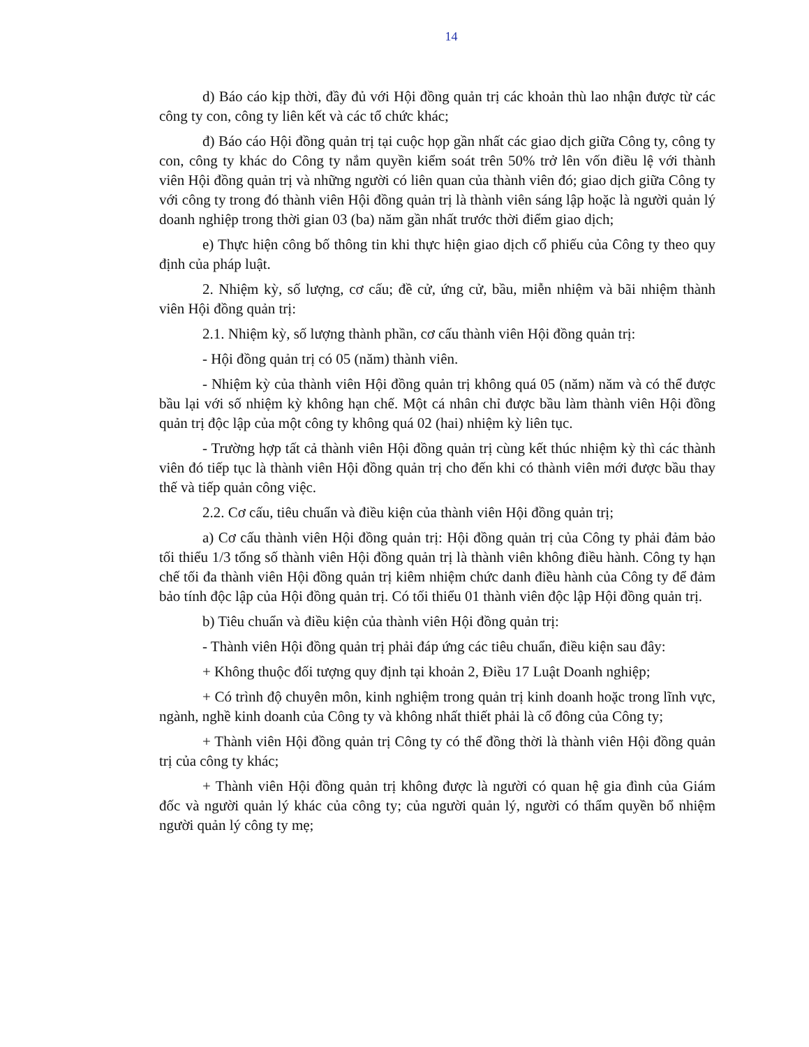14
d) Báo cáo kịp thời, đầy đủ với Hội đồng quản trị các khoản thù lao nhận được từ các công ty con, công ty liên kết và các tổ chức khác;
đ) Báo cáo Hội đồng quản trị tại cuộc họp gần nhất các giao dịch giữa Công ty, công ty con, công ty khác do Công ty nắm quyền kiểm soát trên 50% trở lên vốn điều lệ với thành viên Hội đồng quản trị và những người có liên quan của thành viên đó; giao dịch giữa Công ty với công ty trong đó thành viên Hội đồng quản trị là thành viên sáng lập hoặc là người quản lý doanh nghiệp trong thời gian 03 (ba) năm gần nhất trước thời điểm giao dịch;
e) Thực hiện công bố thông tin khi thực hiện giao dịch cổ phiếu của Công ty theo quy định của pháp luật.
2. Nhiệm kỳ, số lượng, cơ cấu; đề cử, ứng cử, bầu, miễn nhiệm và bãi nhiệm thành viên Hội đồng quản trị:
2.1. Nhiệm kỳ, số lượng thành phần, cơ cấu thành viên Hội đồng quản trị:
- Hội đồng quản trị có 05 (năm) thành viên.
- Nhiệm kỳ của thành viên Hội đồng quản trị không quá 05 (năm) năm và có thể được bầu lại với số nhiệm kỳ không hạn chế. Một cá nhân chỉ được bầu làm thành viên Hội đồng quản trị độc lập của một công ty không quá 02 (hai) nhiệm kỳ liên tục.
- Trường hợp tất cả thành viên Hội đồng quản trị cùng kết thúc nhiệm kỳ thì các thành viên đó tiếp tục là thành viên Hội đồng quản trị cho đến khi có thành viên mới được bầu thay thế và tiếp quản công việc.
2.2. Cơ cấu, tiêu chuẩn và điều kiện của thành viên Hội đồng quản trị;
a) Cơ cấu thành viên Hội đồng quản trị: Hội đồng quản trị của Công ty phải đảm bảo tối thiểu 1/3 tổng số thành viên Hội đồng quản trị là thành viên không điều hành. Công ty hạn chế tối đa thành viên Hội đồng quản trị kiêm nhiệm chức danh điều hành của Công ty để đảm bảo tính độc lập của Hội đồng quản trị. Có tối thiểu 01 thành viên độc lập Hội đồng quản trị.
b) Tiêu chuẩn và điều kiện của thành viên Hội đồng quản trị:
- Thành viên Hội đồng quản trị phải đáp ứng các tiêu chuẩn, điều kiện sau đây:
+ Không thuộc đối tượng quy định tại khoản 2, Điều 17 Luật Doanh nghiệp;
+ Có trình độ chuyên môn, kinh nghiệm trong quản trị kinh doanh hoặc trong lĩnh vực, ngành, nghề kinh doanh của Công ty và không nhất thiết phải là cổ đông của Công ty;
+ Thành viên Hội đồng quản trị Công ty có thể đồng thời là thành viên Hội đồng quản trị của công ty khác;
+ Thành viên Hội đồng quản trị không được là người có quan hệ gia đình của Giám đốc và người quản lý khác của công ty; của người quản lý, người có thẩm quyền bổ nhiệm người quản lý công ty mẹ;